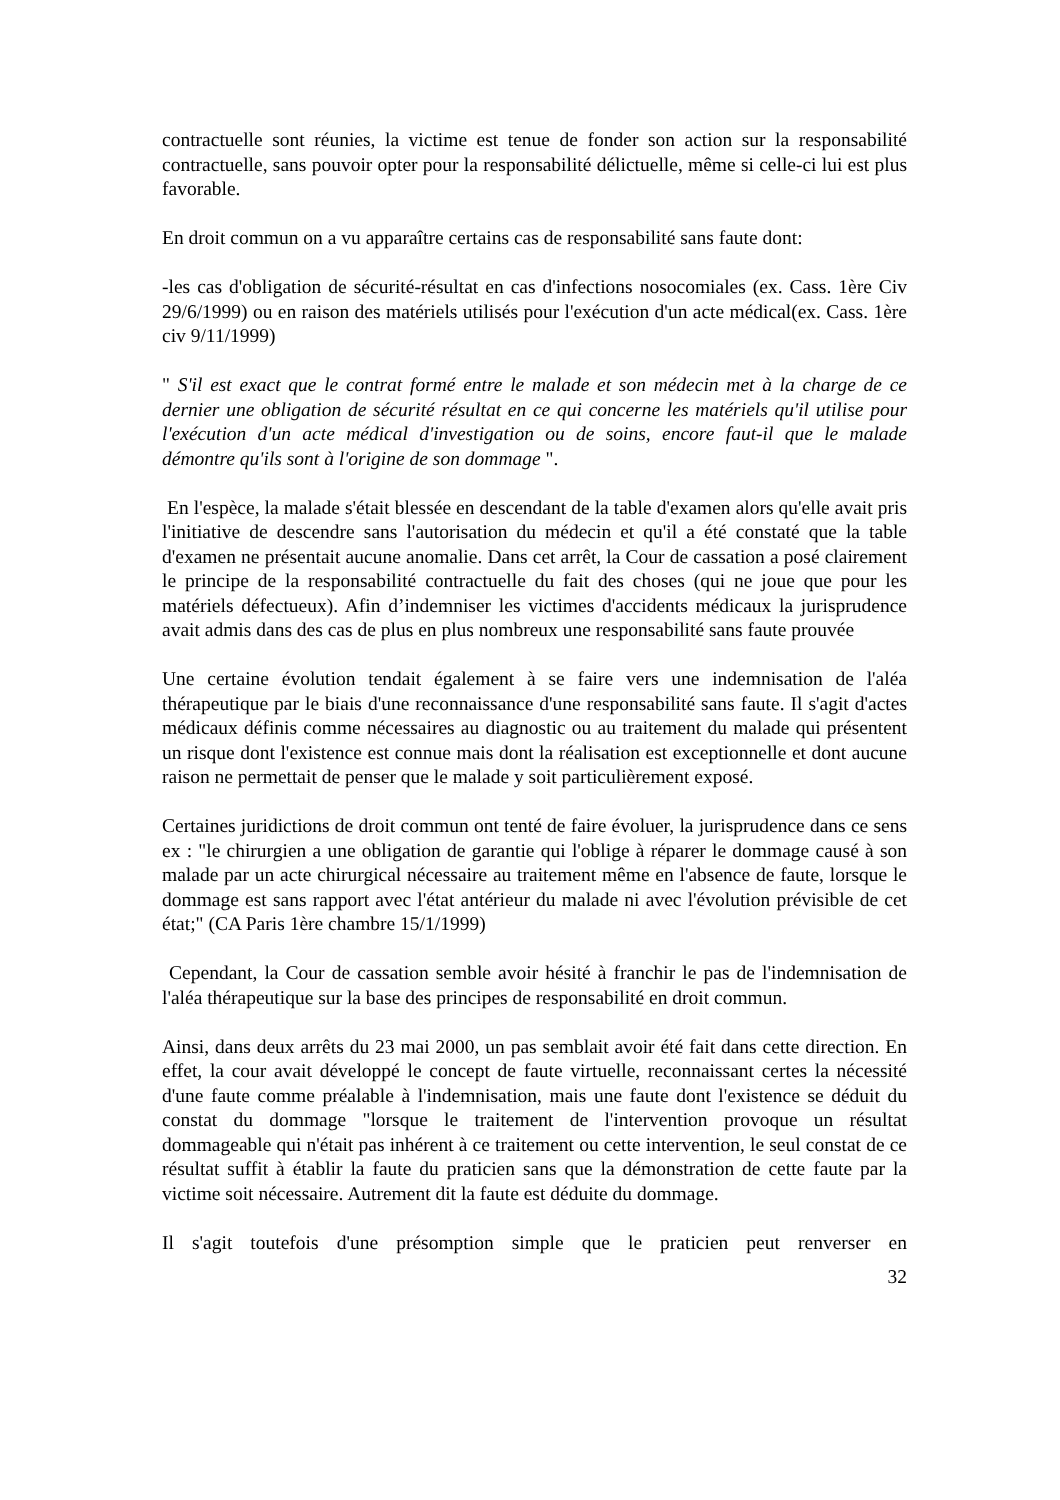contractuelle sont réunies, la victime est tenue de fonder son action sur la responsabilité contractuelle, sans pouvoir opter pour la responsabilité délictuelle, même si celle-ci lui est plus favorable.
En droit commun on a vu apparaître certains cas de responsabilité sans faute dont:
-les cas d'obligation de sécurité-résultat en cas d'infections nosocomiales (ex. Cass. 1ère Civ 29/6/1999) ou en raison des matériels utilisés pour l'exécution d'un acte médical(ex. Cass. 1ère civ 9/11/1999)
" S'il est exact que le contrat formé entre le malade et son médecin met à la charge de ce dernier une obligation de sécurité résultat en ce qui concerne les matériels qu'il utilise pour l'exécution d'un acte médical d'investigation ou de soins, encore faut-il que le malade démontre qu'ils sont à l'origine de son dommage ".
En l'espèce, la malade s'était blessée en descendant de la table d'examen alors qu'elle avait pris l'initiative de descendre sans l'autorisation du médecin et qu'il a été constaté que la table d'examen ne présentait aucune anomalie. Dans cet arrêt, la Cour de cassation a posé clairement le principe de la responsabilité contractuelle du fait des choses (qui ne joue que pour les matériels défectueux). Afin d’indemniser les victimes d'accidents médicaux la jurisprudence avait admis dans des cas de plus en plus nombreux une responsabilité sans faute prouvée
Une certaine évolution tendait également à se faire vers une indemnisation de l'aléa thérapeutique par le biais d'une reconnaissance d'une responsabilité sans faute. Il s'agit d'actes médicaux définis comme nécessaires au diagnostic ou au traitement du malade qui présentent un risque dont l'existence est connue mais dont la réalisation est exceptionnelle et dont aucune raison ne permettait de penser que le malade y soit particulièrement exposé.
Certaines juridictions de droit commun ont tenté de faire évoluer, la jurisprudence dans ce sens ex : "le chirurgien a une obligation de garantie qui l'oblige à réparer le dommage causé à son malade par un acte chirurgical nécessaire au traitement même en l'absence de faute, lorsque le dommage est sans rapport avec l'état antérieur du malade ni avec l'évolution prévisible de cet état;" (CA Paris 1ère chambre 15/1/1999)
Cependant, la Cour de cassation semble avoir hésité à franchir le pas de l'indemnisation de l'aléa thérapeutique sur la base des principes de responsabilité en droit commun.
Ainsi, dans deux arrêts du 23 mai 2000, un pas semblait avoir été fait dans cette direction. En effet, la cour avait développé le concept de faute virtuelle, reconnaissant certes la nécessité d'une faute comme préalable à l'indemnisation, mais une faute dont l'existence se déduit du constat du dommage "lorsque le traitement de l'intervention provoque un résultat dommageable qui n'était pas inhérent à ce traitement ou cette intervention, le seul constat de ce résultat suffit à établir la faute du praticien sans que la démonstration de cette faute par la victime soit nécessaire. Autrement dit la faute est déduite du dommage.
Il s'agit toutefois d'une présomption simple que le praticien peut renverser en
32